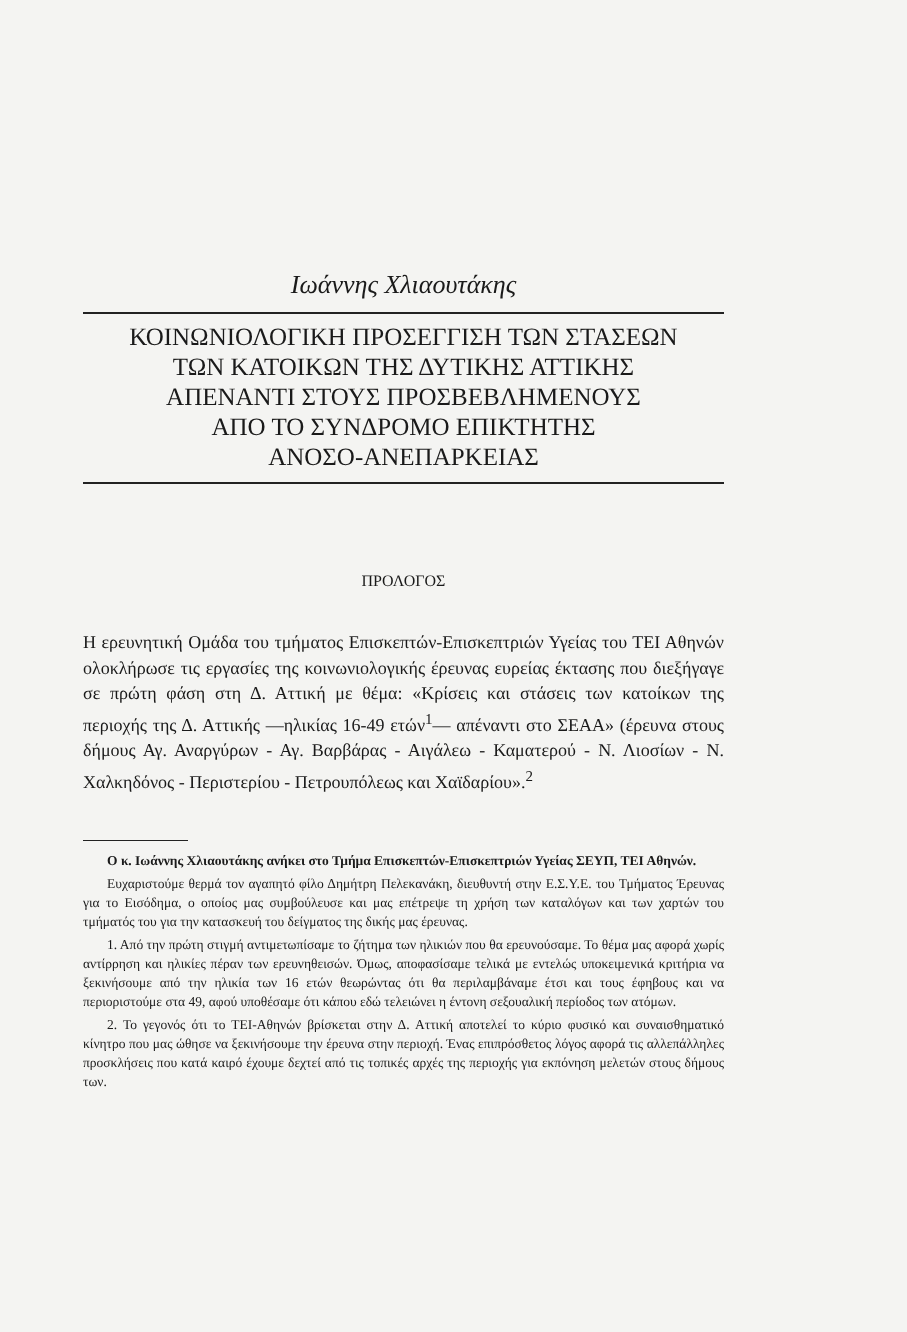Ιωάννης Χλιαουτάκης
ΚΟΙΝΩΝΙΟΛΟΓΙΚΗ ΠΡΟΣΕΓΓΙΣΗ ΤΩΝ ΣΤΑΣΕΩΝ
ΤΩΝ ΚΑΤΟΙΚΩΝ ΤΗΣ ΔΥΤΙΚΗΣ ΑΤΤΙΚΗΣ
ΑΠΕΝΑΝΤΙ ΣΤΟΥΣ ΠΡΟΣΒΕΒΛΗΜΕΝΟΥΣ
ΑΠΟ ΤΟ ΣΥΝΔΡΟΜΟ ΕΠΙΚΤΗΤΗΣ
ΑΝΟΣΟ-ΑΝΕΠΑΡΚΕΙΑΣ
ΠΡΟΛΟΓΟΣ
Η ερευνητική Ομάδα του τμήματος Επισκεπτών-Επισκεπτριών Υγείας του ΤΕΙ Αθηνών ολοκλήρωσε τις εργασίες της κοινωνιολογικής έρευνας ευρείας έκτασης που διεξήγαγε σε πρώτη φάση στη Δ. Αττική με θέμα: «Κρίσεις και στάσεις των κατοίκων της περιοχής της Δ. Αττικής —ηλικίας 16-49 ετών<sup>1</sup>— απέναντι στο ΣΕΑΑ» (έρευνα στους δήμους Αγ. Αναργύρων - Αγ. Βαρβάρας - Αιγάλεω - Καματερού - Ν. Λιοσίων - Ν. Χαλκηδόνος - Περιστερίου - Πετρουπόλεως και Χαϊδαρίου».<sup>2</sup>
Ο κ. Ιωάννης Χλιαουτάκης ανήκει στο Τμήμα Επισκεπτών-Επισκεπτριών Υγείας ΣΕΥΠ, ΤΕΙ Αθηνών.
Ευχαριστούμε θερμά τον αγαπητό φίλο Δημήτρη Πελεκανάκη, διευθυντή στην Ε.Σ.Υ.Ε. του Τμήματος Έρευνας για το Εισόδημα, ο οποίος μας συμβούλευσε και μας επέτρεψε τη χρήση των καταλόγων και των χαρτών του τμήματός του για την κατασκευή του δείγματος της δικής μας έρευνας.
1. Από την πρώτη στιγμή αντιμετωπίσαμε το ζήτημα των ηλικιών που θα ερευνούσαμε. Το θέμα μας αφορά χωρίς αντίρρηση και ηλικίες πέραν των ερευνηθεισών. Όμως, αποφασίσαμε τελικά με εντελώς υποκειμενικά κριτήρια να ξεκινήσουμε από την ηλικία των 16 ετών θεωρώντας ότι θα περιλαμβάναμε έτσι και τους έφηβους και να περιοριστούμε στα 49, αφού υποθέσαμε ότι κάπου εδώ τελειώνει η έντονη σεξουαλική περίοδος των ατόμων.
2. Το γεγονός ότι το ΤΕΙ-Αθηνών βρίσκεται στην Δ. Αττική αποτελεί το κύριο φυσικό και συναισθηματικό κίνητρο που μας ώθησε να ξεκινήσουμε την έρευνα στην περιοχή. Ένας επιπρόσθετος λόγος αφορά τις αλλεπάλληλες προσκλήσεις που κατά καιρό έχουμε δεχτεί από τις τοπικές αρχές της περιοχής για εκπόνηση μελετών στους δήμους των.